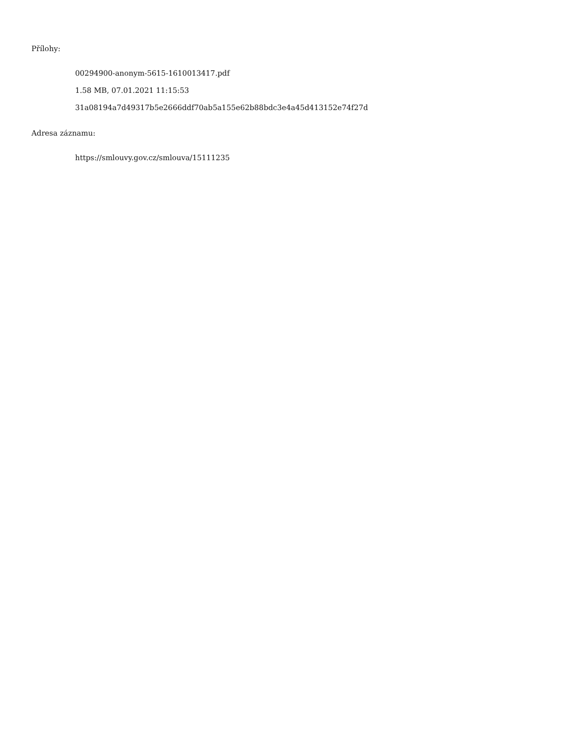Přílohy:
00294900-anonym-5615-1610013417.pdf
1.58 MB, 07.01.2021 11:15:53
31a08194a7d49317b5e2666ddf70ab5a155e62b88bdc3e4a45d413152e74f27d
Adresa záznamu:
https://smlouvy.gov.cz/smlouva/15111235